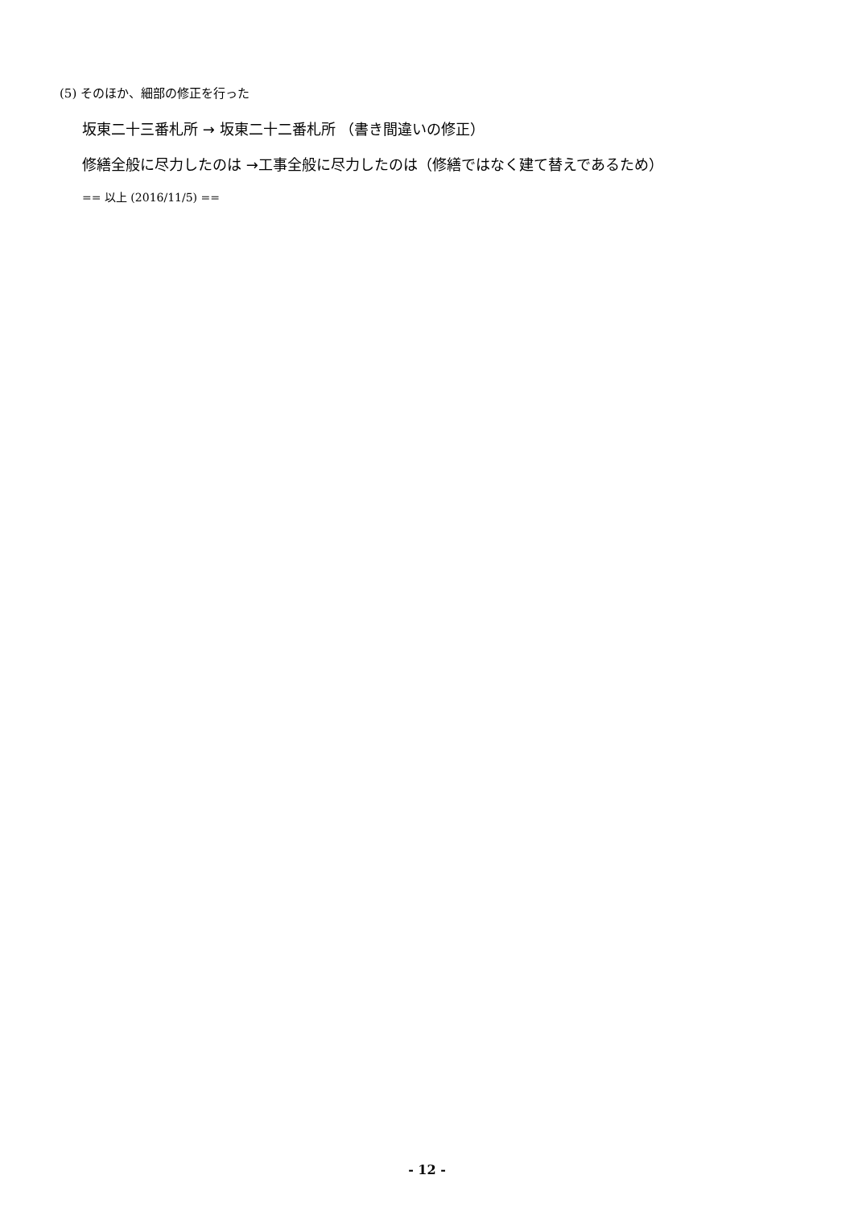(5) そのほか、細部の修正を行った
坂東二十三番札所 → 坂東二十二番札所 （書き間違いの修正）
修繕全般に尽力したのは →工事全般に尽力したのは（修繕ではなく建て替えであるため）
== 以上 (2016/11/5) ==
- 12 -